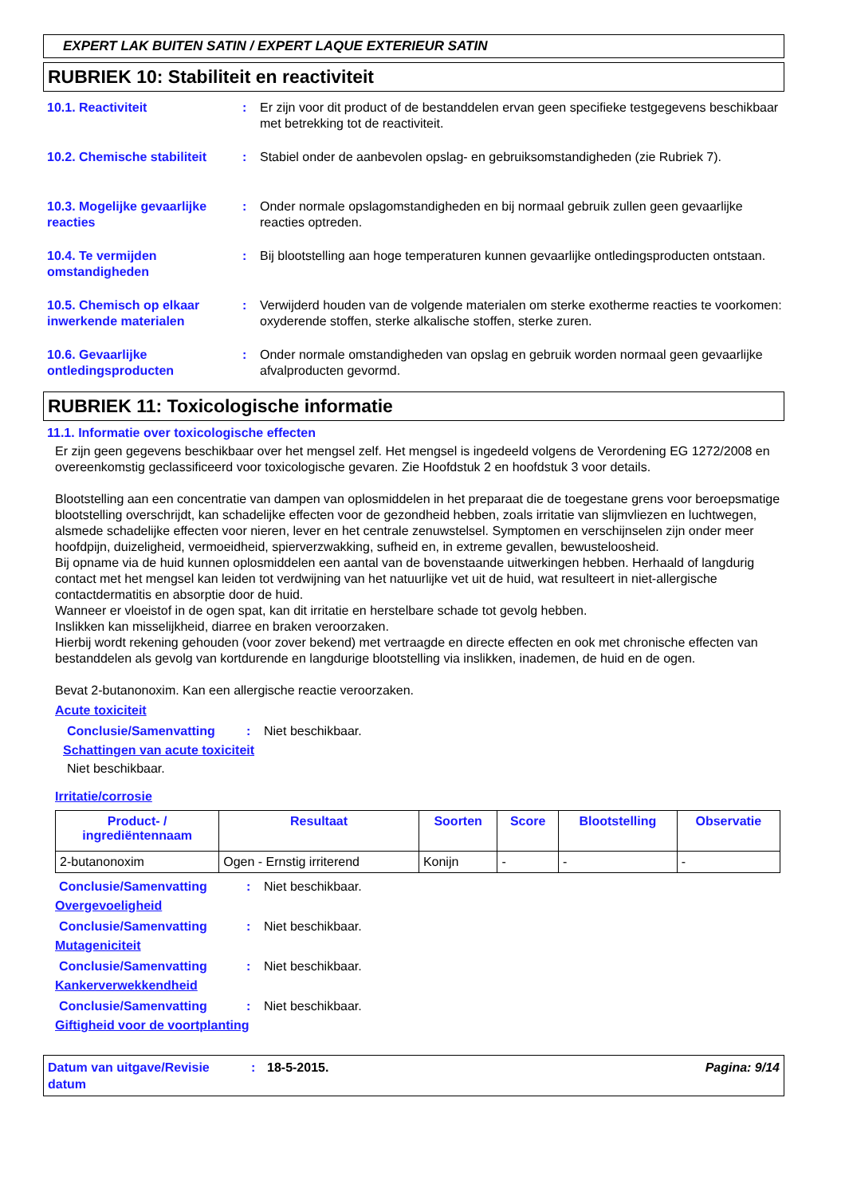EXPERT LAK BUITEN SATIN / EXPERT LAQUE EXTERIEUR SATIN
RUBRIEK 10: Stabiliteit en reactiviteit
10.1. Reactiviteit : Er zijn voor dit product of de bestanddelen ervan geen specifieke testgegevens beschikbaar met betrekking tot de reactiviteit.
10.2. Chemische stabiliteit
: Stabiel onder de aanbevolen opslag- en gebruiksomstandigheden (zie Rubriek 7).
10.3. Mogelijke gevaarlijke reacties
: Onder normale opslagomstandigheden en bij normaal gebruik zullen geen gevaarlijke reacties optreden.
10.4. Te vermijden omstandigheden
: Bij blootstelling aan hoge temperaturen kunnen gevaarlijke ontledingsproducten ontstaan.
10.5. Chemisch op elkaar inwerkende materialen
: Verwijderd houden van de volgende materialen om sterke exotherme reacties te voorkomen: oxyderende stoffen, sterke alkalische stoffen, sterke zuren.
10.6. Gevaarlijke ontledingsproducten
: Onder normale omstandigheden van opslag en gebruik worden normaal geen gevaarlijke afvalproducten gevormd.
RUBRIEK 11: Toxicologische informatie
11.1. Informatie over toxicologische effecten
Er zijn geen gegevens beschikbaar over het mengsel zelf. Het mengsel is ingedeeld volgens de Verordening EG 1272/2008 en overeenkomstig geclassificeerd voor toxicologische gevaren. Zie Hoofdstuk 2 en hoofdstuk 3 voor details.
Blootstelling aan een concentratie van dampen van oplosmiddelen in het preparaat die de toegestane grens voor beroepsmatige blootstelling overschrijdt, kan schadelijke effecten voor de gezondheid hebben, zoals irritatie van slijmvliezen en luchtwegen, alsmede schadelijke effecten voor nieren, lever en het centrale zenuwstelsel. Symptomen en verschijnselen zijn onder meer hoofdpijn, duizeligheid, vermoeidheid, spierverzwakking, sufheid en, in extreme gevallen, bewusteloosheid.
Bij opname via de huid kunnen oplosmiddelen een aantal van de bovenstaande uitwerkingen hebben. Herhaald of langdurig contact met het mengsel kan leiden tot verdwijning van het natuurlijke vet uit de huid, wat resulteert in niet-allergische contactdermatitis en absorptie door de huid.
Wanneer er vloeistof in de ogen spat, kan dit irritatie en herstelbare schade tot gevolg hebben.
Inslikken kan misselijkheid, diarree en braken veroorzaken.
Hierbij wordt rekening gehouden (voor zover bekend) met vertraagde en directe effecten en ook met chronische effecten van bestanddelen als gevolg van kortdurende en langdurige blootstelling via inslikken, inademen, de huid en de ogen.
Bevat 2-butanonoxim. Kan een allergische reactie veroorzaken.
Acute toxiciteit
Conclusie/Samenvatting : Niet beschikbaar.
Schattingen van acute toxiciteit
Niet beschikbaar.
Irritatie/corrosie
| Product- / ingrediëntennaam | Resultaat | Soorten | Score | Blootstelling | Observatie |
| --- | --- | --- | --- | --- | --- |
| 2-butanonoxim | Ogen - Ernstig irriterend | Konijn | - | - | - |
Conclusie/Samenvatting : Niet beschikbaar.
Overgevoeligheid
Conclusie/Samenvatting : Niet beschikbaar.
Mutageniciteit
Conclusie/Samenvatting : Niet beschikbaar.
Kankerverwekkendheid
Conclusie/Samenvatting : Niet beschikbaar.
Giftigheid voor de voortplanting
Datum van uitgave/Revisie datum
: 18-5-2015. Pagina: 9/14